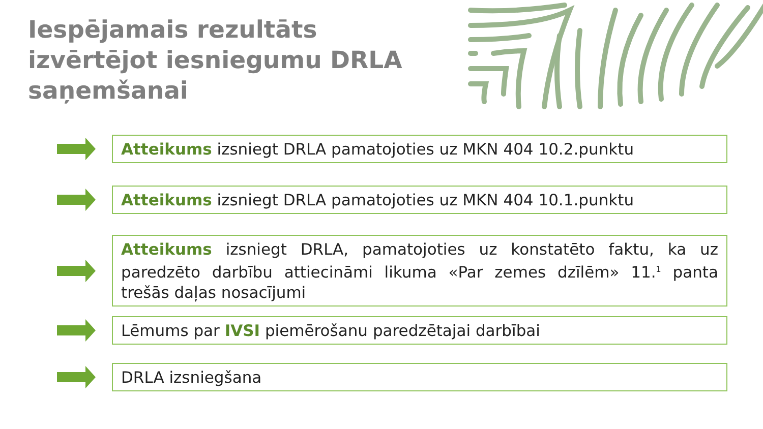Iespējamais rezultāts izvērtējot iesniegumu DRLA saņemšanai
Atteikums izsniegt DRLA pamatojoties uz MKN 404 10.2.punktu
Atteikums izsniegt DRLA pamatojoties uz MKN 404 10.1.punktu
Atteikums izsniegt DRLA, pamatojoties uz konstatēto faktu, ka uz paredzēto darbību attiecināmi likuma «Par zemes dzīlēm» 11.<sup>1</sup> panta trešās daļas nosacījumi
Lēmums par IVSI piemērošanu paredzētajai darbībai
DRLA izsniegšana